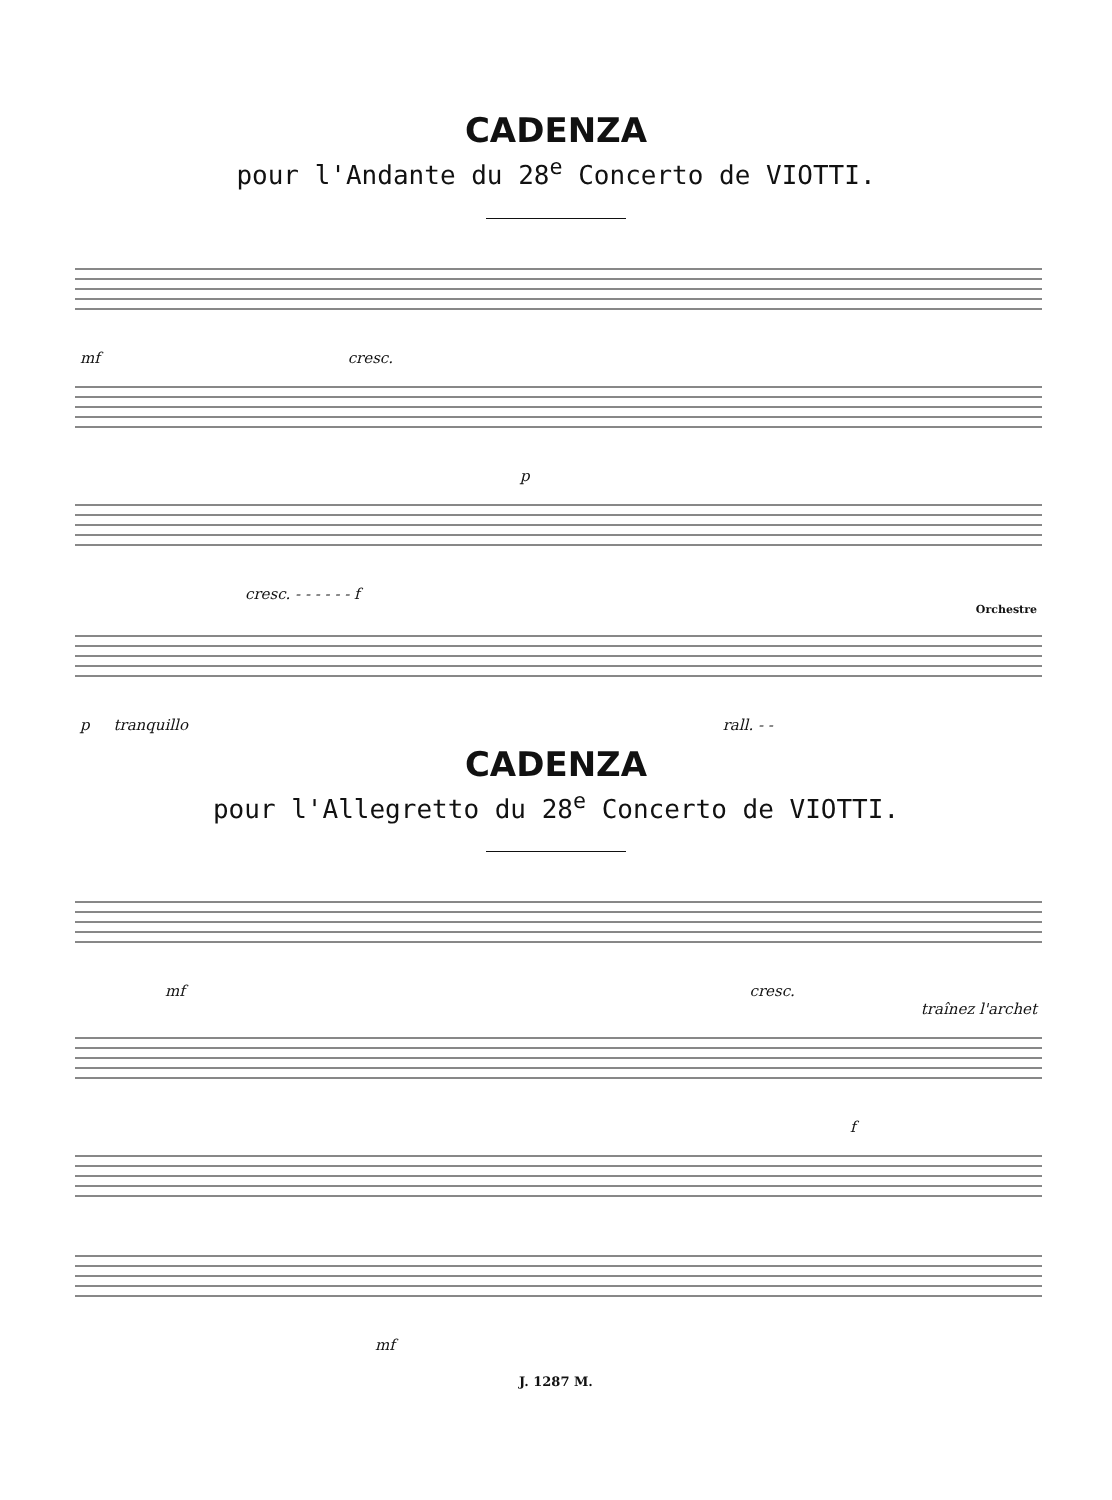CADENZA
pour l'Andante du 28<sup>e</sup> Concerto de VIOTTI.
mf cresc.
p
cresc. - - - - - - f
Orchestre
p tranquillo rall. - -
CADENZA
pour l'Allegretto du 28<sup>e</sup> Concerto de VIOTTI.
mf cresc.
traînez l'archet
f
mf
J. 1287 M.